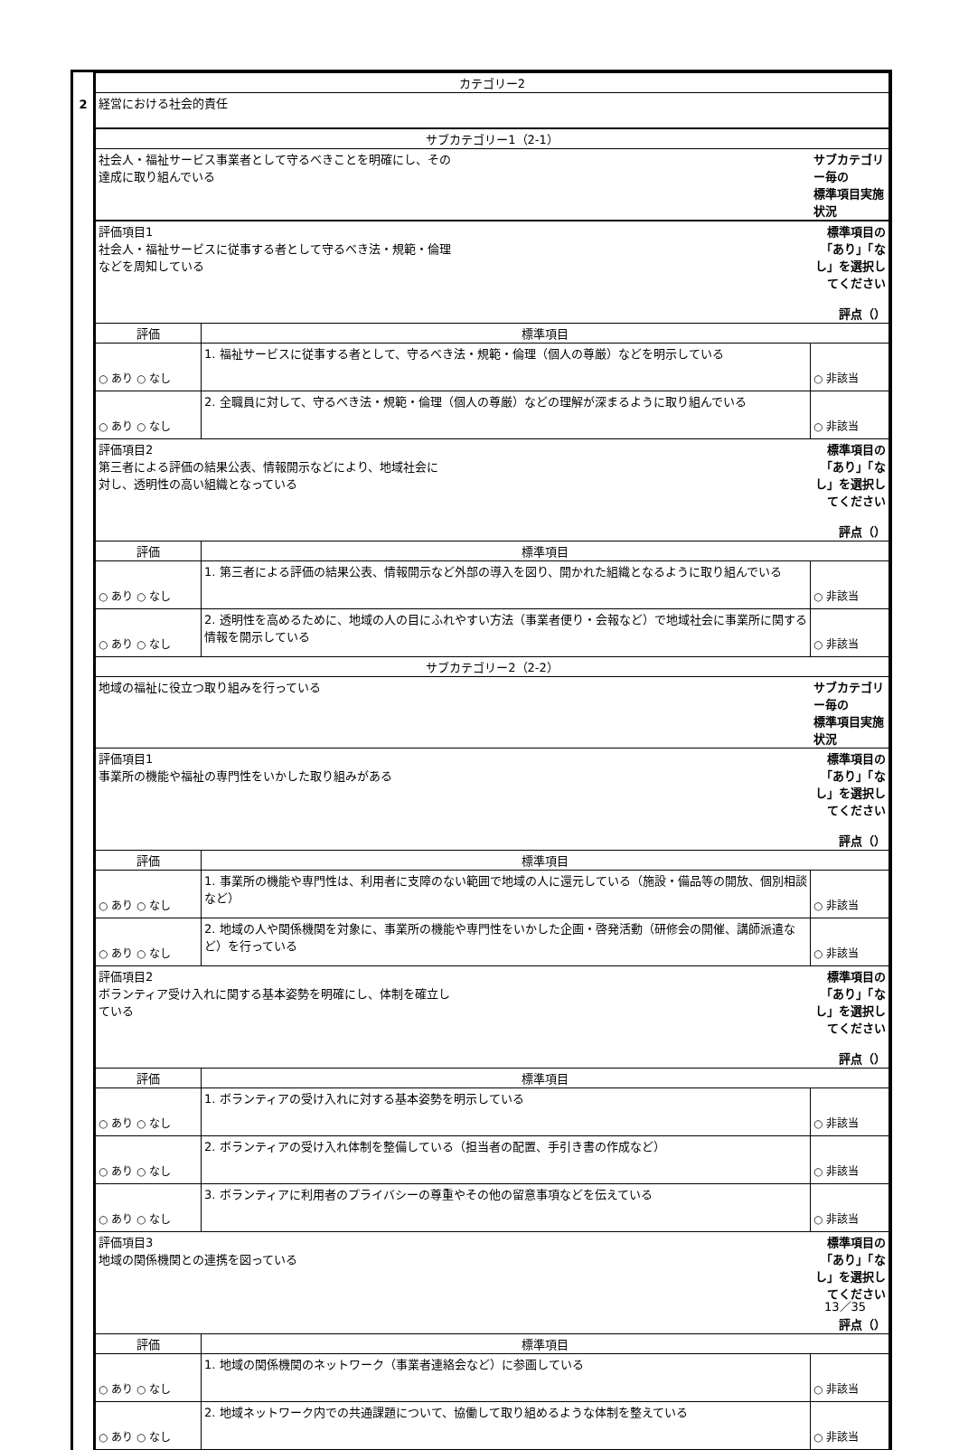2
| カテゴリー2 | | |
| 経営における社会的責任 | | |
| サブカテゴリー1（2-1） | | |
| 社会人・福祉サービス事業者として守るべきことを明確にし、その 達成に取り組んでいる | | サブカテゴリー毎の 標準項目実施状況 |
| 評価項目1 社会人・福祉サービスに従事する者として守るべき法・規範・倫理 などを周知している | | 標準項目の「あり」「なし」を選択してください 評点（） |
| 評価 | 標準項目 | |
| ○ あり ○ なし | 1. 福祉サービスに従事する者として、守るべき法・規範・倫理（個人の尊厳）などを明示している | ○ 非該当 |
| ○ あり ○ なし | 2. 全職員に対して、守るべき法・規範・倫理（個人の尊厳）などの理解が深まるように取り組んでいる | ○ 非該当 |
| 評価項目2 第三者による評価の結果公表、情報開示などにより、地域社会に 対し、透明性の高い組織となっている | | 標準項目の「あり」「なし」を選択してください 評点（） |
| 評価 | 標準項目 | |
| ○ あり ○ なし | 1. 第三者による評価の結果公表、情報開示など外部の導入を図り、開かれた組織となるように取り組んでいる | ○ 非該当 |
| ○ あり ○ なし | 2. 透明性を高めるために、地域の人の目にふれやすい方法（事業者便り・会報など）で地域社会に事業所に関する情報を開示している | ○ 非該当 |
| サブカテゴリー2（2-2） | | |
| 地域の福祉に役立つ取り組みを行っている | | サブカテゴリー毎の 標準項目実施状況 |
| 評価項目1 事業所の機能や福祉の専門性をいかした取り組みがある | | 標準項目の「あり」「なし」を選択してください 評点（） |
| 評価 | 標準項目 | |
| ○ あり ○ なし | 1. 事業所の機能や専門性は、利用者に支障のない範囲で地域の人に還元している（施設・備品等の開放、個別相談など） | ○ 非該当 |
| ○ あり ○ なし | 2. 地域の人や関係機関を対象に、事業所の機能や専門性をいかした企画・啓発活動（研修会の開催、講師派遣など）を行っている | ○ 非該当 |
| 評価項目2 ボランティア受け入れに関する基本姿勢を明確にし、体制を確立し ている | | 標準項目の「あり」「なし」を選択してください 評点（） |
| 評価 | 標準項目 | |
| ○ あり ○ なし | 1. ボランティアの受け入れに対する基本姿勢を明示している | ○ 非該当 |
| ○ あり ○ なし | 2. ボランティアの受け入れ体制を整備している（担当者の配置、手引き書の作成など） | ○ 非該当 |
| ○ あり ○ なし | 3. ボランティアに利用者のプライバシーの尊重やその他の留意事項などを伝えている | ○ 非該当 |
| 評価項目3 地域の関係機関との連携を図っている | | 標準項目の「あり」「なし」を選択してください 評点（） |
| 評価 | 標準項目 | |
| ○ あり ○ なし | 1. 地域の関係機関のネットワーク（事業者連絡会など）に参画している | ○ 非該当 |
| ○ あり ○ なし | 2. 地域ネットワーク内での共通課題について、協働して取り組めるような体制を整えている | ○ 非該当 |
13／35